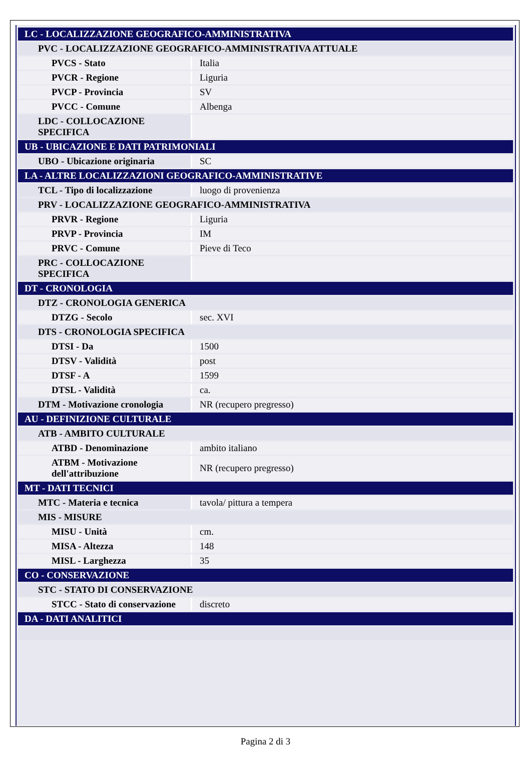| LC - LOCALIZZAZIONE GEOGRAFICO-AMMINISTRATIVA | |
| PVC - LOCALIZZAZIONE GEOGRAFICO-AMMINISTRATIVA ATTUALE | |
| PVCS - Stato | Italia |
| PVCR - Regione | Liguria |
| PVCP - Provincia | SV |
| PVCC - Comune | Albenga |
| LDC - COLLOCAZIONE SPECIFICA | |
| UB - UBICAZIONE E DATI PATRIMONIALI | |
| UBO - Ubicazione originaria | SC |
| LA - ALTRE LOCALIZZAZIONI GEOGRAFICO-AMMINISTRATIVE | |
| TCL - Tipo di localizzazione | luogo di provenienza |
| PRV - LOCALIZZAZIONE GEOGRAFICO-AMMINISTRATIVA | |
| PRVR - Regione | Liguria |
| PRVP - Provincia | IM |
| PRVC - Comune | Pieve di Teco |
| PRC - COLLOCAZIONE SPECIFICA | |
| DT - CRONOLOGIA | |
| DTZ - CRONOLOGIA GENERICA | |
| DTZG - Secolo | sec. XVI |
| DTS - CRONOLOGIA SPECIFICA | |
| DTSI - Da | 1500 |
| DTSV - Validità | post |
| DTSF - A | 1599 |
| DTSL - Validità | ca. |
| DTM - Motivazione cronologia | NR (recupero pregresso) |
| AU - DEFINIZIONE CULTURALE | |
| ATB - AMBITO CULTURALE | |
| ATBD - Denominazione | ambito italiano |
| ATBM - Motivazione dell'attribuzione | NR (recupero pregresso) |
| MT - DATI TECNICI | |
| MTC - Materia e tecnica | tavola/ pittura a tempera |
| MIS - MISURE | |
| MISU - Unità | cm. |
| MISA - Altezza | 148 |
| MISL - Larghezza | 35 |
| CO - CONSERVAZIONE | |
| STC - STATO DI CONSERVAZIONE | |
| STCC - Stato di conservazione | discreto |
| DA - DATI ANALITICI | |
Pagina 2 di 3